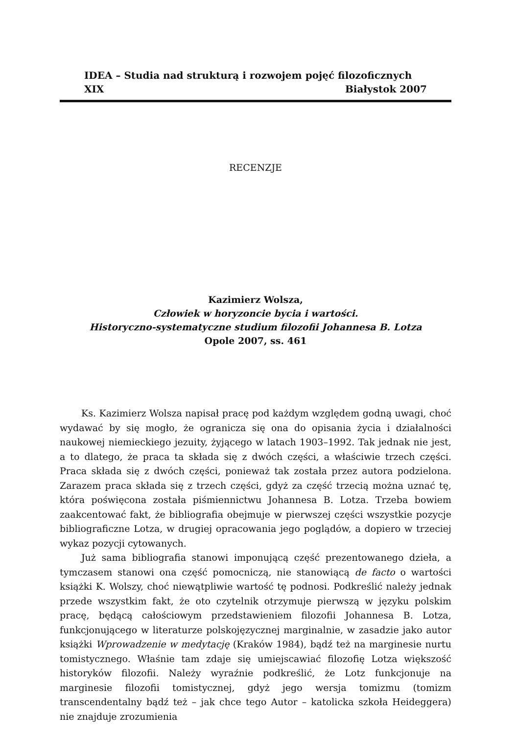IDEA – Studia nad strukturą i rozwojem pojęć filozoficznych
XIX Białystok 2007
RECENZJE
Kazimierz Wolsza,
Człowiek w horyzoncie bycia i wartości.
Historyczno-systematyczne studium filozofii Johannesa B. Lotza
Opole 2007, ss. 461
Ks. Kazimierz Wolsza napisał pracę pod każdym względem godną uwagi, choć wydawać by się mogło, że ogranicza się ona do opisania życia i działalności naukowej niemieckiego jezuity, żyjącego w latach 1903–1992. Tak jednak nie jest, a to dlatego, że praca ta składa się z dwóch części, a właściwie trzech części. Praca składa się z dwóch części, ponieważ tak została przez autora podzielona. Zarazem praca składa się z trzech części, gdyż za część trzecią można uznać tę, która poświęcona została piśmiennictwu Johannesa B. Lotza. Trzeba bowiem zaakcentować fakt, że bibliografia obejmuje w pierwszej części wszystkie pozycje bibliograficzne Lotza, w drugiej opracowania jego poglądów, a dopiero w trzeciej wykaz pozycji cytowanych.
Już sama bibliografia stanowi imponującą część prezentowanego dzieła, a tymczasem stanowi ona część pomocniczą, nie stanowiącą de facto o wartości książki K. Wolszy, choć niewątpliwie wartość tę podnosi. Podkreślić należy jednak przede wszystkim fakt, że oto czytelnik otrzymuje pierwszą w języku polskim pracę, będącą całościowym przedstawieniem filozofii Johannesa B. Lotza, funkcjonującego w literaturze polskojęzycznej marginalnie, w zasadzie jako autor książki Wprowadzenie w medytację (Kraków 1984), bądź też na marginesie nurtu tomistycznego. Właśnie tam zdaje się umiejscawiać filozofię Lotza większość historyków filozofii. Należy wyraźnie podkreślić, że Lotz funkcjonuje na marginesie filozofii tomistycznej, gdyż jego wersja tomizmu (tomizm transcendentalny bądź też – jak chce tego Autor – katolicka szkoła Heideggera) nie znajduje zrozumienia